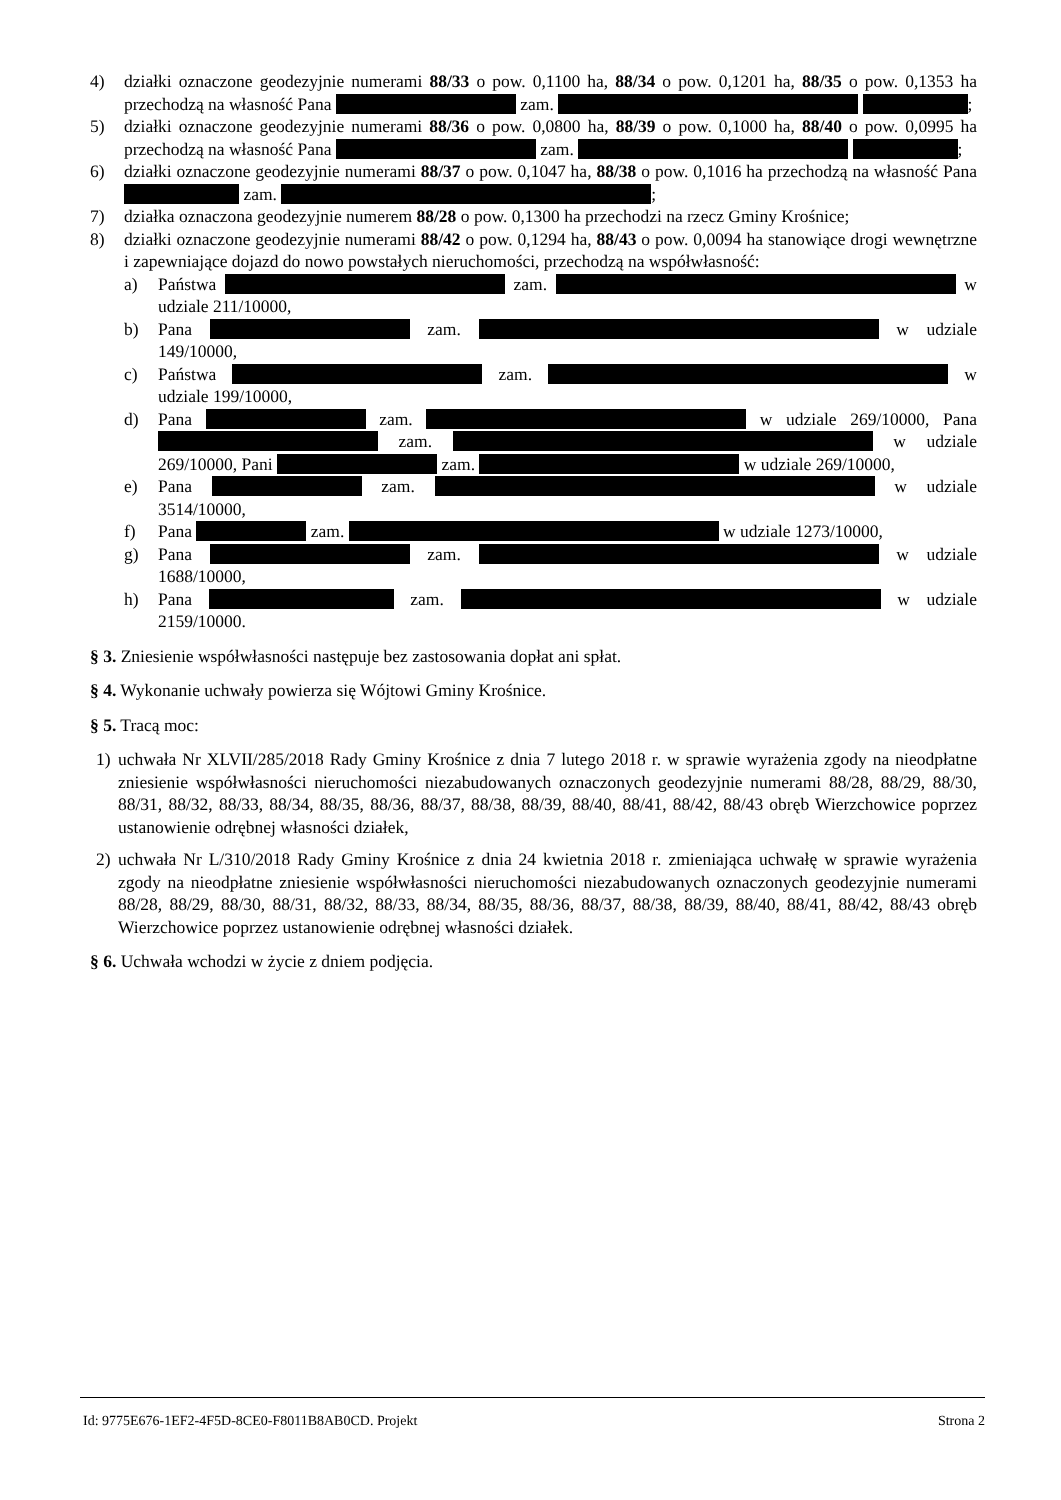4) działki oznaczone geodezyjnie numerami 88/33 o pow. 0,1100 ha, 88/34 o pow. 0,1201 ha, 88/35 o pow. 0,1353 ha przechodzą na własność Pana zam. ;
5) działki oznaczone geodezyjnie numerami 88/36 o pow. 0,0800 ha, 88/39 o pow. 0,1000 ha, 88/40 o pow. 0,0995 ha przechodzą na własność Pana zam. ;
6) działki oznaczone geodezyjnie numerami 88/37 o pow. 0,1047 ha, 88/38 o pow. 0,1016 ha przechodzą na własność Pana zam. ;
7) działka oznaczona geodezyjnie numerem 88/28 o pow. 0,1300 ha przechodzi na rzecz Gminy Krośnice;
8) działki oznaczone geodezyjnie numerami 88/42 o pow. 0,1294 ha, 88/43 o pow. 0,0094 ha stanowiące drogi wewnętrzne i zapewniające dojazd do nowo powstałych nieruchomości, przechodzą na współwłasność:
a) Państwa zam. w udziale 211/10000,
b) Pana zam. w udziale 149/10000,
c) Państwa zam. w udziale 199/10000,
d) Pana zam. w udziale 269/10000, Pana zam. w udziale 269/10000, Pani zam. w udziale 269/10000,
e) Pana zam. w udziale 3514/10000,
f) Pana zam. w udziale 1273/10000,
g) Pana zam. w udziale 1688/10000,
h) Pana zam. w udziale 2159/10000.
§ 3. Zniesienie współwłasności następuje bez zastosowania dopłat ani spłat.
§ 4. Wykonanie uchwały powierza się Wójtowi Gminy Krośnice.
§ 5. Tracą moc:
1) uchwała Nr XLVII/285/2018 Rady Gminy Krośnice z dnia 7 lutego 2018 r. w sprawie wyrażenia zgody na nieodpłatne zniesienie współwłasności nieruchomości niezabudowanych oznaczonych geodezyjnie numerami 88/28, 88/29, 88/30, 88/31, 88/32, 88/33, 88/34, 88/35, 88/36, 88/37, 88/38, 88/39, 88/40, 88/41, 88/42, 88/43 obręb Wierzchowice poprzez ustanowienie odrębnej własności działek,
2) uchwała Nr L/310/2018 Rady Gminy Krośnice z dnia 24 kwietnia 2018 r. zmieniająca uchwałę w sprawie wyrażenia zgody na nieodpłatne zniesienie współwłasności nieruchomości niezabudowanych oznaczonych geodezyjnie numerami 88/28, 88/29, 88/30, 88/31, 88/32, 88/33, 88/34, 88/35, 88/36, 88/37, 88/38, 88/39, 88/40, 88/41, 88/42, 88/43 obręb Wierzchowice poprzez ustanowienie odrębnej własności działek.
§ 6. Uchwała wchodzi w życie z dniem podjęcia.
Id: 9775E676-1EF2-4F5D-8CE0-F8011B8AB0CD. Projekt Strona 2